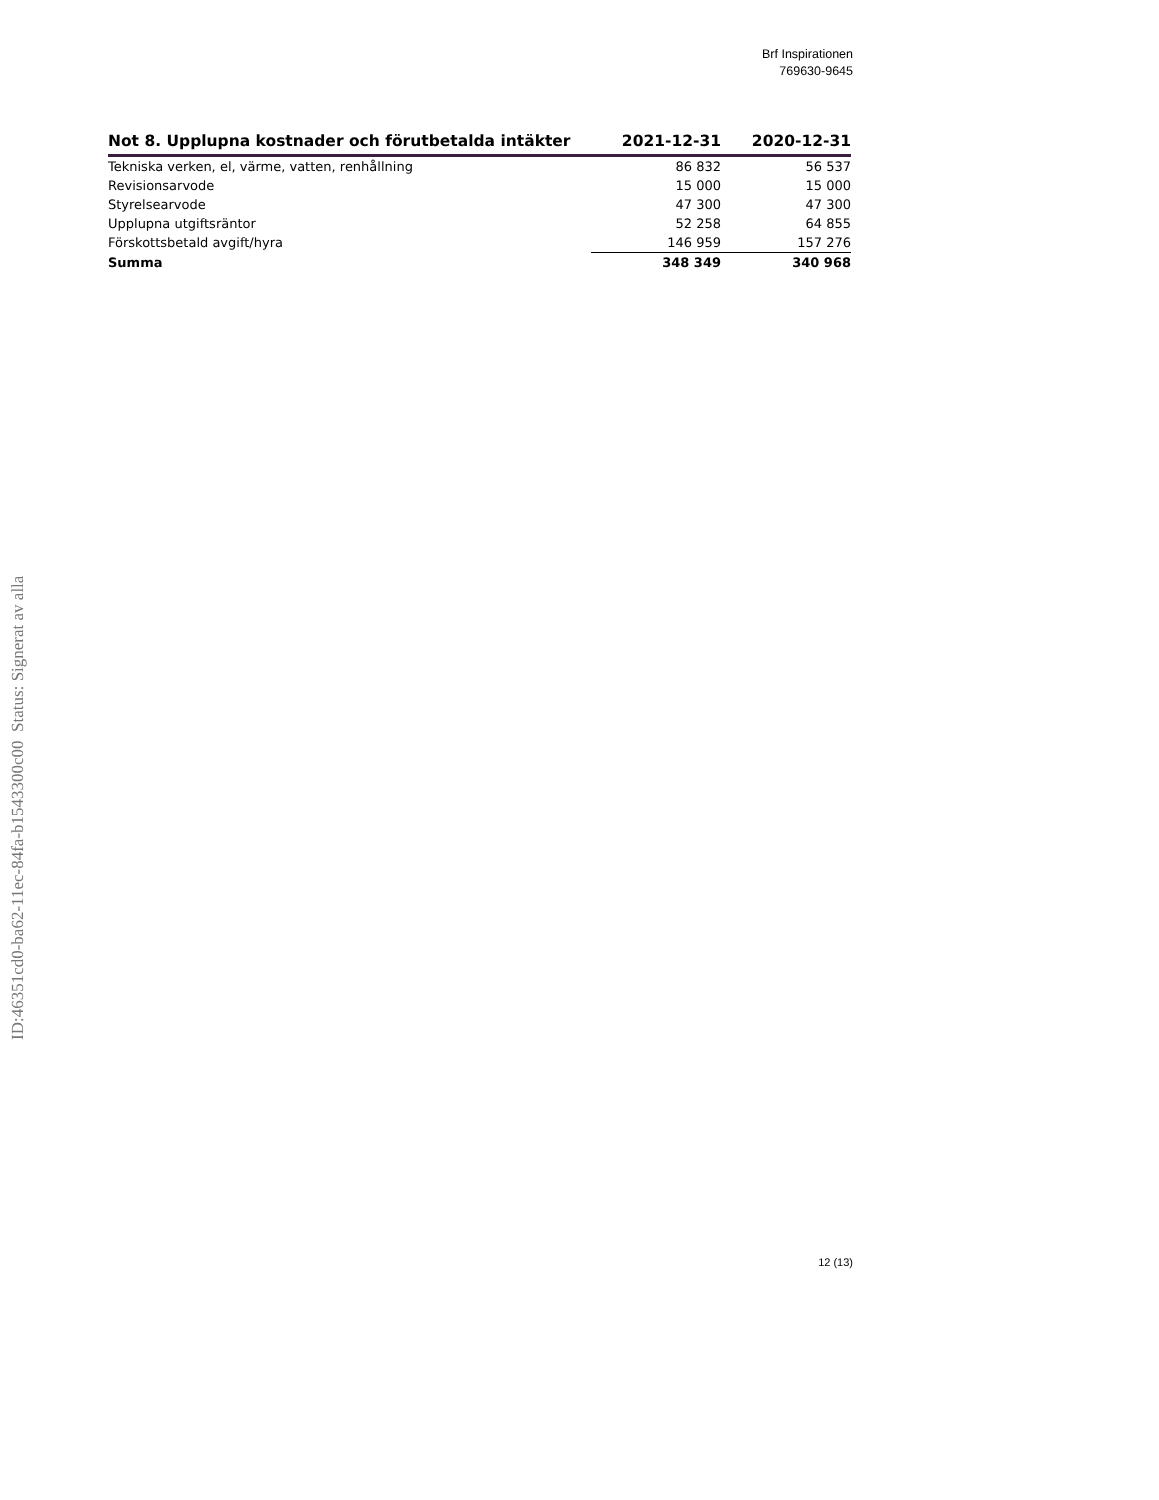Brf Inspirationen
769630-9645
| Not 8. Upplupna kostnader och förutbetalda intäkter | 2021-12-31 | 2020-12-31 |
| --- | --- | --- |
| Tekniska verken, el, värme, vatten, renhållning | 86 832 | 56 537 |
| Revisionsarvode | 15 000 | 15 000 |
| Styrelsearvode | 47 300 | 47 300 |
| Upplupna utgiftsräntor | 52 258 | 64 855 |
| Förskottsbetald avgift/hyra | 146 959 | 157 276 |
| Summa | 348 349 | 340 968 |
ID:46351cd0-ba62-11ec-84fa-b1543300c00 Status: Signerat av alla
12 (13)